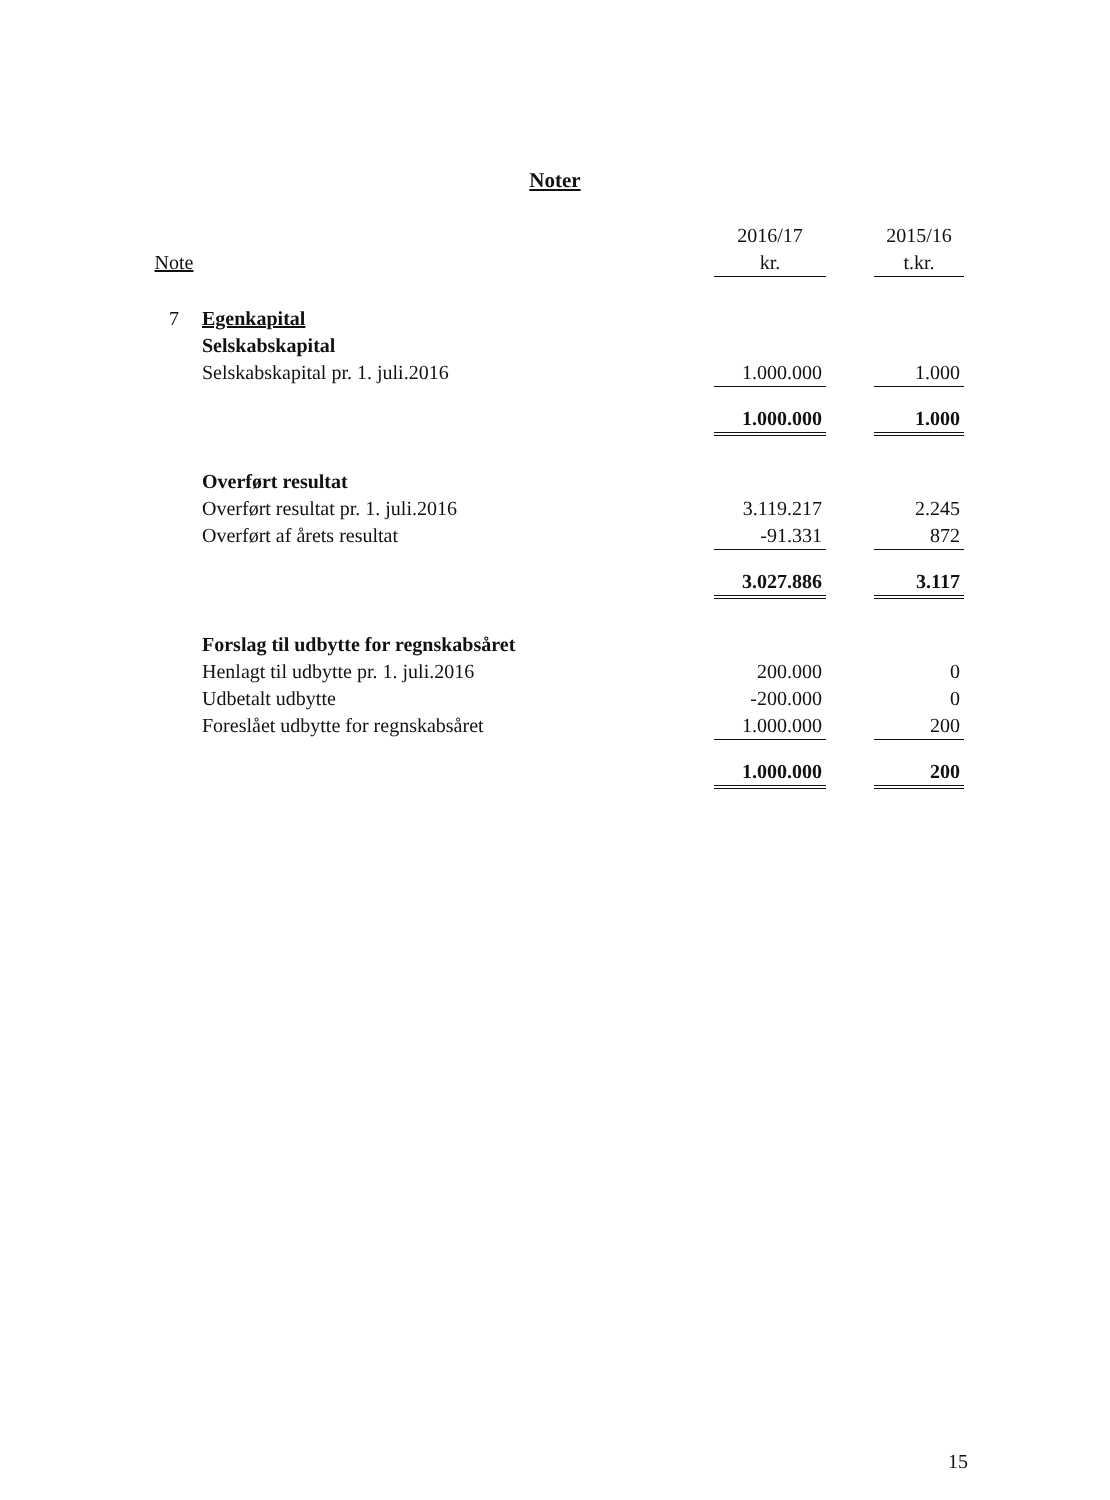Noter
| | | 2016/17 | | 2015/16 |
| Note | | kr. | | t.kr. |
| 7 | Egenkapital | | | |
| | Selskabskapital | | | |
| | Selskabskapital pr. 1. juli.2016 | 1.000.000 | | 1.000 |
| | | 1.000.000 | | 1.000 |
| | Overført resultat | | | |
| | Overført resultat pr. 1. juli.2016 | 3.119.217 | | 2.245 |
| | Overført af årets resultat | -91.331 | | 872 |
| | | 3.027.886 | | 3.117 |
| | Forslag til udbytte for regnskabsåret | | | |
| | Henlagt til udbytte pr. 1. juli.2016 | 200.000 | | 0 |
| | Udbetalt udbytte | -200.000 | | 0 |
| | Foreslået udbytte for regnskabsåret | 1.000.000 | | 200 |
| | | 1.000.000 | | 200 |
15